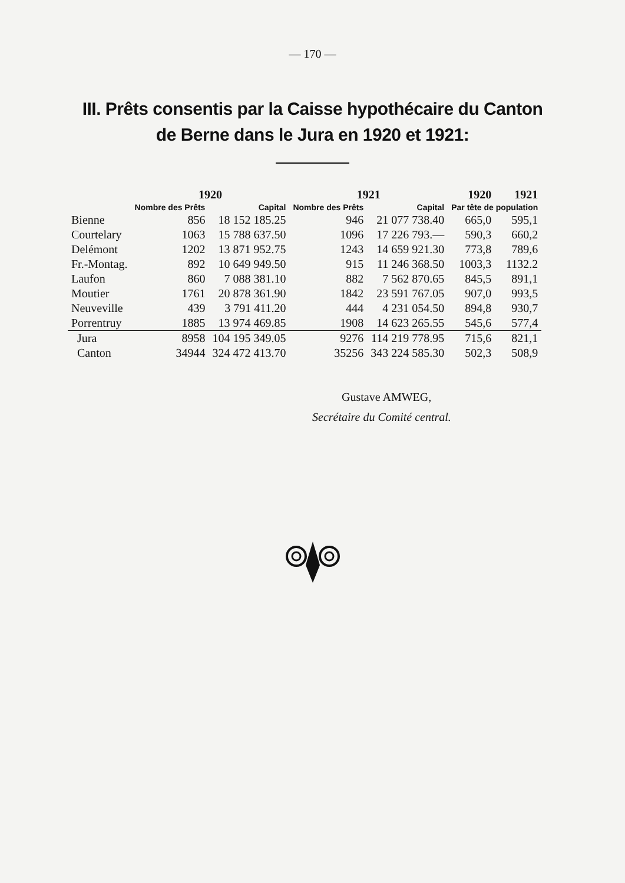— 170 —
III. Prêts consentis par la Caisse hypothécaire du Canton
de Berne dans le Jura en 1920 et 1921:
| | 1920 | | 1921 | | 1920 | 1921 |
| --- | --- | --- | --- | --- | --- | --- |
| | Nombre des Prêts | Capital | Nombre des Prêts | Capital | Par tête de population | |
| Bienne | 856 | 18 152 185.25 | 946 | 21 077 738.40 | 665,0 | 595,1 |
| Courtelary | 1063 | 15 788 637.50 | 1096 | 17 226 793.— | 590,3 | 660,2 |
| Delémont | 1202 | 13 871 952.75 | 1243 | 14 659 921.30 | 773,8 | 789,6 |
| Fr.-Montag. | 892 | 10 649 949.50 | 915 | 11 246 368.50 | 1003,3 | 1132.2 |
| Laufon | 860 | 7 088 381.10 | 882 | 7 562 870.65 | 845,5 | 891,1 |
| Moutier | 1761 | 20 878 361.90 | 1842 | 23 591 767.05 | 907,0 | 993,5 |
| Neuveville | 439 | 3 791 411.20 | 444 | 4 231 054.50 | 894,8 | 930,7 |
| Porrentruy | 1885 | 13 974 469.85 | 1908 | 14 623 265.55 | 545,6 | 577,4 |
| Jura | 8958 | 104 195 349.05 | 9276 | 114 219 778.95 | 715,6 | 821,1 |
| Canton | 34944 | 324 472 413.70 | 35256 | 343 224 585.30 | 502,3 | 508,9 |
Gustave AMWEG,
Secrétaire du Comité central.